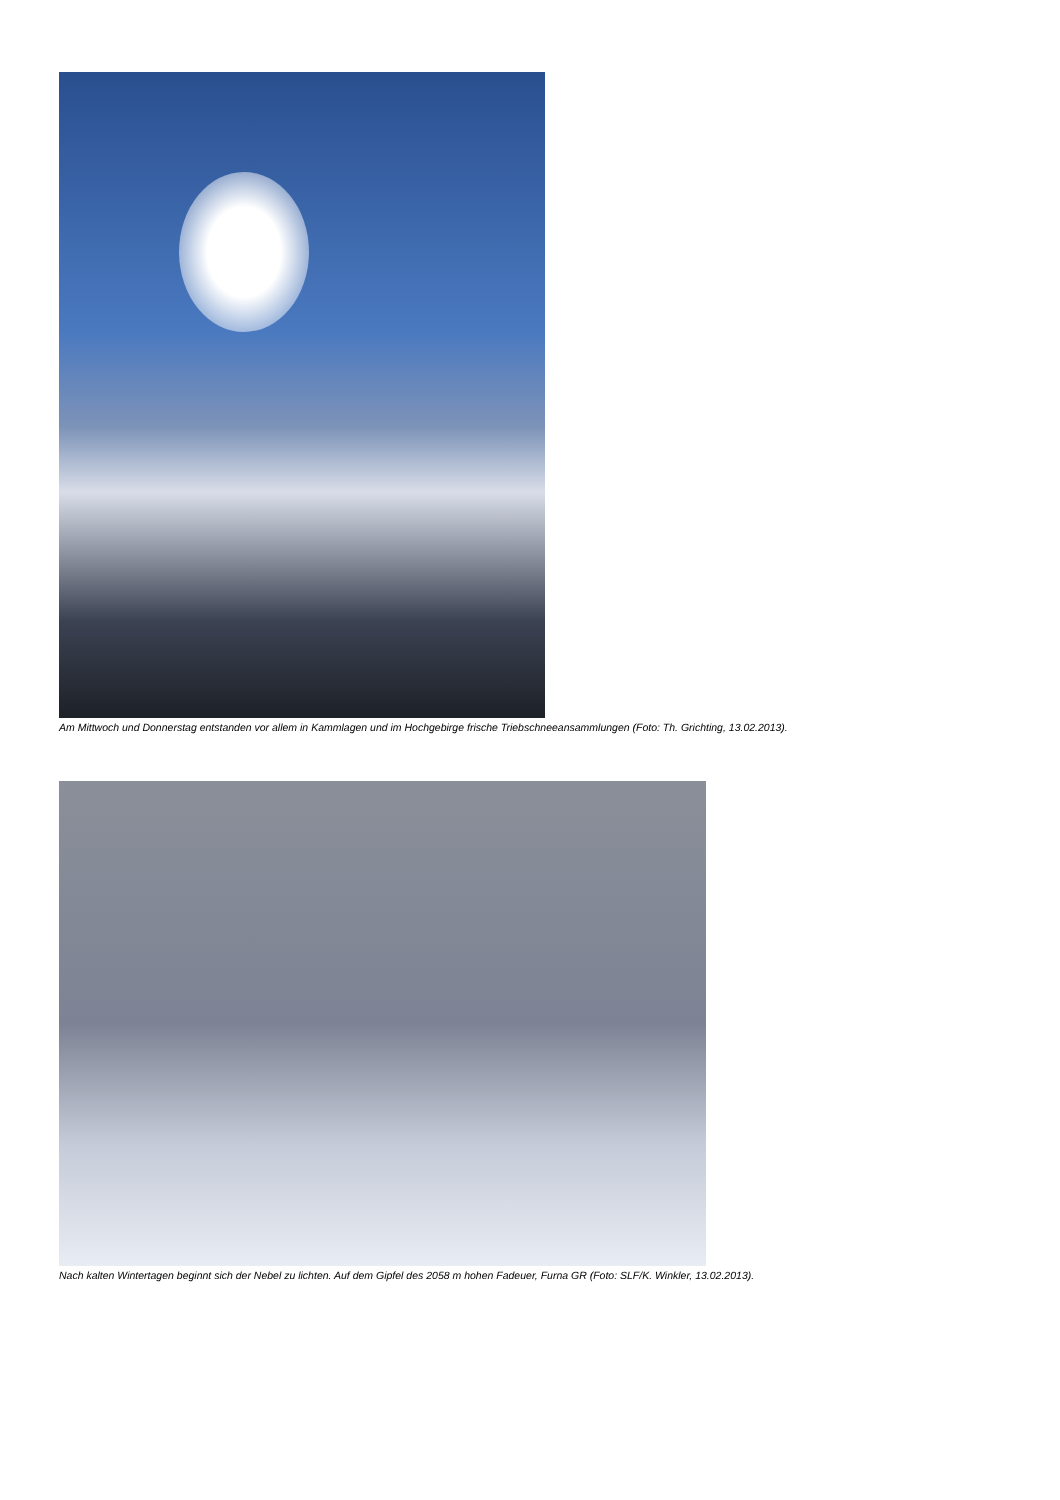Am Mittwoch und Donnerstag entstanden vor allem in Kammlagen und im Hochgebirge frische Triebschneeansammlungen (Foto: Th. Grichting, 13.02.2013).
Nach kalten Wintertagen beginnt sich der Nebel zu lichten. Auf dem Gipfel des 2058 m hohen Fadeuer, Furna GR (Foto: SLF/K. Winkler, 13.02.2013).